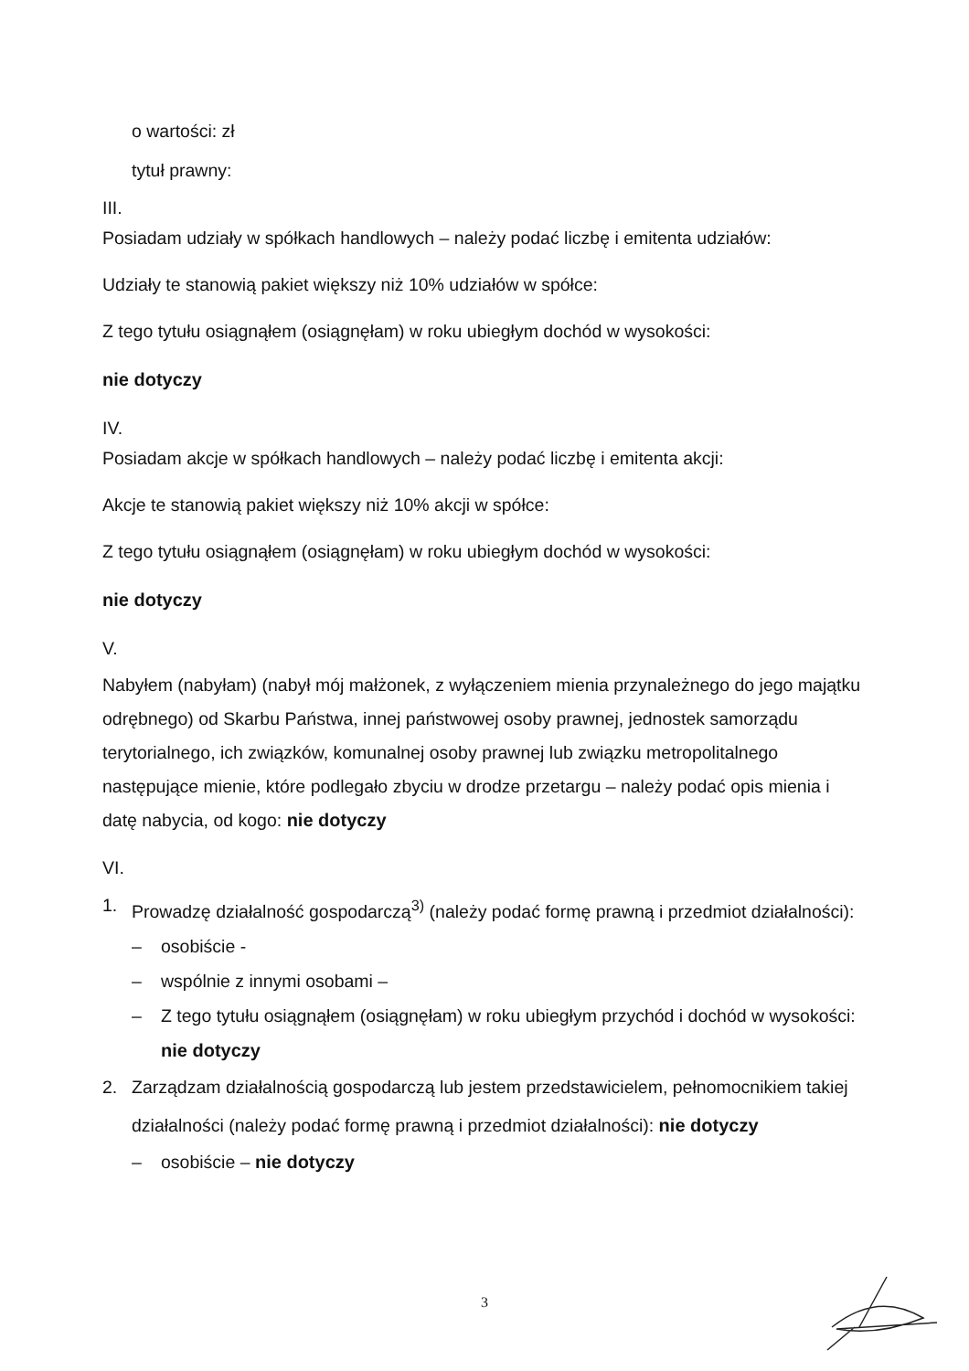o wartości: zł
tytuł prawny:
III.
Posiadam udziały w spółkach handlowych – należy podać liczbę i emitenta udziałów:
Udziały te stanowią pakiet większy niż 10% udziałów w spółce:
Z tego tytułu osiągnąłem (osiągnęłam) w roku ubiegłym dochód w wysokości:
nie dotyczy
IV.
Posiadam akcje w spółkach handlowych – należy podać liczbę i emitenta akcji:
Akcje te stanowią pakiet większy niż 10% akcji w spółce:
Z tego tytułu osiągnąłem (osiągnęłam) w roku ubiegłym dochód w wysokości:
nie dotyczy
V.
Nabyłem (nabyłam) (nabył mój małżonek, z wyłączeniem mienia przynależnego do jego majątku odrębnego) od Skarbu Państwa, innej państwowej osoby prawnej, jednostek samorządu terytorialnego, ich związków, komunalnej osoby prawnej lub związku metropolitalnego następujące mienie, które podlegało zbyciu w drodze przetargu – należy podać opis mienia i datę nabycia, od kogo: nie dotyczy
VI.
1. Prowadzę działalność gospodarczą<sup>3)</sup> (należy podać formę prawną i przedmiot działalności):
– osobiście -
– wspólnie z innymi osobami –
– Z tego tytułu osiągnąłem (osiągnęłam) w roku ubiegłym przychód i dochód w wysokości: nie dotyczy
2. Zarządzam działalnością gospodarczą lub jestem przedstawicielem, pełnomocnikiem takiej działalności (należy podać formę prawną i przedmiot działalności): nie dotyczy
– osobiście – nie dotyczy
3